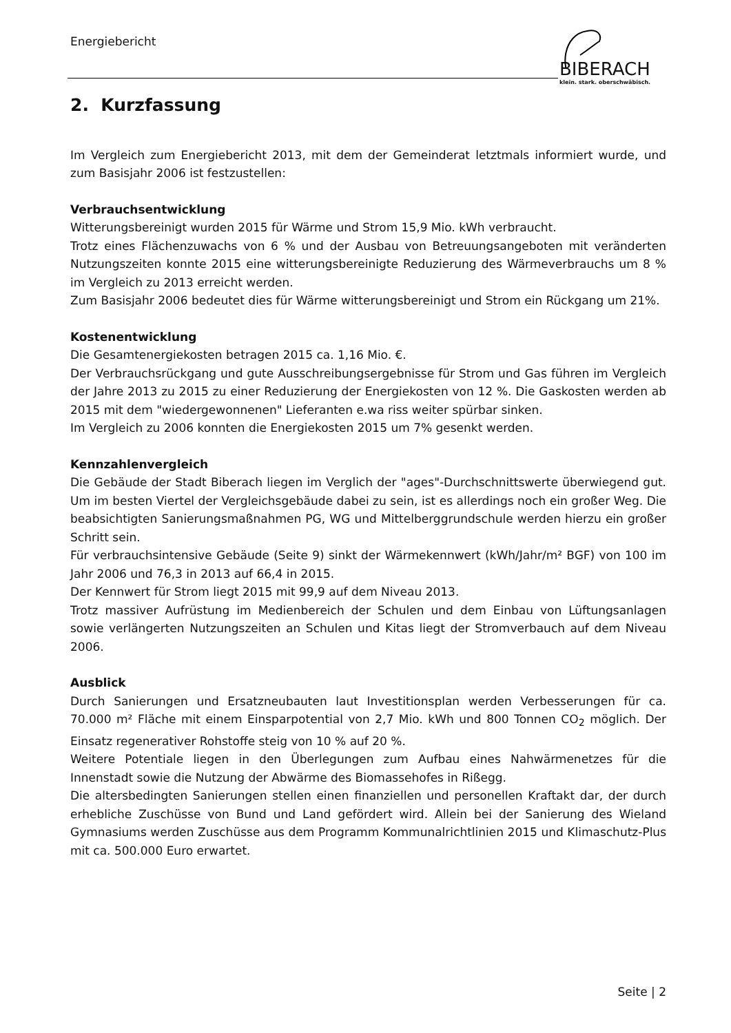Energiebericht
BIBERACH
klein. stark. oberschwäbisch.
2. Kurzfassung
Im Vergleich zum Energiebericht 2013, mit dem der Gemeinderat letztmals informiert wurde, und zum Basisjahr 2006 ist festzustellen:
Verbrauchsentwicklung
Witterungsbereinigt wurden 2015 für Wärme und Strom 15,9 Mio. kWh verbraucht.
Trotz eines Flächenzuwachs von 6 % und der Ausbau von Betreuungsangeboten mit veränderten Nutzungszeiten konnte 2015 eine witterungsbereinigte Reduzierung des Wärmeverbrauchs um 8 % im Vergleich zu 2013 erreicht werden.
Zum Basisjahr 2006 bedeutet dies für Wärme witterungsbereinigt und Strom ein Rückgang um 21%.
Kostenentwicklung
Die Gesamtenergiekosten betragen 2015 ca. 1,16 Mio. €.
Der Verbrauchsrückgang und gute Ausschreibungsergebnisse für Strom und Gas führen im Vergleich der Jahre 2013 zu 2015 zu einer Reduzierung der Energiekosten von 12 %. Die Gaskosten werden ab 2015 mit dem "wiedergewonnenen" Lieferanten e.wa riss weiter spürbar sinken.
Im Vergleich zu 2006 konnten die Energiekosten 2015 um 7% gesenkt werden.
Kennzahlenvergleich
Die Gebäude der Stadt Biberach liegen im Verglich der "ages"-Durchschnittswerte überwiegend gut. Um im besten Viertel der Vergleichsgebäude dabei zu sein, ist es allerdings noch ein großer Weg. Die beabsichtigten Sanierungsmaßnahmen PG, WG und Mittelberggrundschule werden hierzu ein großer Schritt sein.
Für verbrauchsintensive Gebäude (Seite 9) sinkt der Wärmekennwert (kWh/Jahr/m² BGF) von 100 im Jahr 2006 und 76,3 in 2013 auf 66,4 in 2015.
Der Kennwert für Strom liegt 2015 mit 99,9 auf dem Niveau 2013.
Trotz massiver Aufrüstung im Medienbereich der Schulen und dem Einbau von Lüftungsanlagen sowie verlängerten Nutzungszeiten an Schulen und Kitas liegt der Stromverbauch auf dem Niveau 2006.
Ausblick
Durch Sanierungen und Ersatzneubauten laut Investitionsplan werden Verbesserungen für ca. 70.000 m² Fläche mit einem Einsparpotential von 2,7 Mio. kWh und 800 Tonnen CO<sub>2</sub> möglich. Der Einsatz regenerativer Rohstoffe steig von 10 % auf 20 %.
Weitere Potentiale liegen in den Überlegungen zum Aufbau eines Nahwärmenetzes für die Innenstadt sowie die Nutzung der Abwärme des Biomassehofes in Rißegg.
Die altersbedingten Sanierungen stellen einen finanziellen und personellen Kraftakt dar, der durch erhebliche Zuschüsse von Bund und Land gefördert wird. Allein bei der Sanierung des Wieland Gymnasiums werden Zuschüsse aus dem Programm Kommunalrichtlinien 2015 und Klimaschutz-Plus mit ca. 500.000 Euro erwartet.
Seite | 2